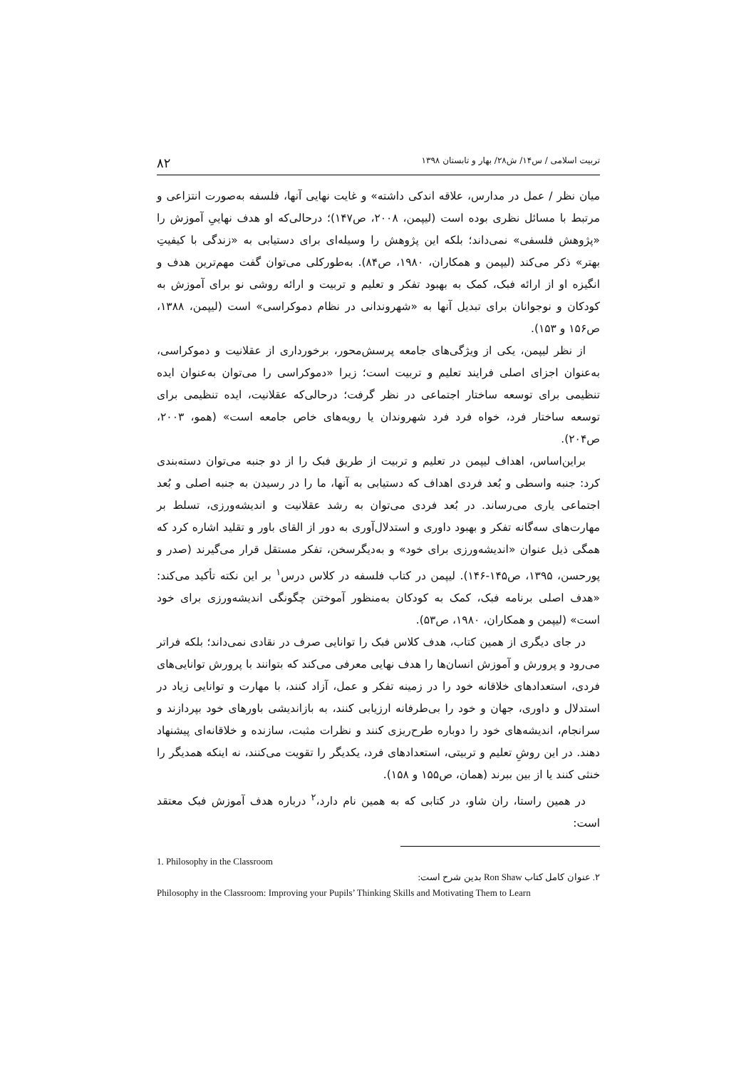تربیت اسلامی / س۱۴/ ش۲۸/ بهار و تابستان ۱۳۹۸ ۸۲
میان نظر / عمل در مدارس، علاقه اندکی داشته» و غایت نهایی آنها، فلسفه به‌صورت انتزاعی و مرتبط با مسائل نظری بوده است (لیپمن، ۲۰۰۸، ص۱۴۷)؛ درحالی‌که او هدف نهاییِ آموزش را «پژوهش فلسفی» نمی‌داند؛ بلکه این پژوهش را وسیله‌ای برای دستیابی به «زندگی با کیفیتِ بهتر» ذکر می‌کند (لیپمن و همکاران، ۱۹۸۰، ص۸۴). به‌طورکلی می‌توان گفت مهم‌ترین هدف و انگیزه او از ارائه فبک، کمک به بهبود تفکر و تعلیم و تربیت و ارائه روشی نو برای آموزش به کودکان و نوجوانان برای تبدیل آنها به «شهروندانی در نظام دموکراسی» است (لیپمن، ۱۳۸۸، ص۱۵۶ و ۱۵۳).
از نظر لیپمن، یکی از ویژگی‌های جامعه پرسش‌محور، برخورداری از عقلانیت و دموکراسی، به‌عنوان اجزای اصلی فرایند تعلیم و تربیت است؛ زیرا «دموکراسی را می‌توان به‌عنوان ایده تنظیمی برای توسعه ساختار اجتماعی در نظر گرفت؛ درحالی‌که عقلانیت، ایده تنظیمی برای توسعه ساختار فرد، خواه فرد فرد شهروندان یا رویه‌های خاص جامعه است» (همو، ۲۰۰۳، ص۲۰۴).
براین‌اساس، اهداف لیپمن در تعلیم و تربیت از طریق فبک را از دو جنبه می‌توان دسته‌بندی کرد: جنبه واسطی و بُعد فردی اهداف که دستیابی به آنها، ما را در رسیدن به جنبه اصلی و بُعد اجتماعی یاری می‌رساند. در بُعد فردی می‌توان به رشد عقلانیت و اندیشه‌ورزی، تسلط بر مهارت‌های سه‌گانه تفکر و بهبود داوری و استدلال‌آوری به دور از القای باور و تقلید اشاره کرد که همگی ذیل عنوان «اندیشه‌ورزی برای خود» و به‌دیگرسخن، تفکر مستقل قرار می‌گیرند (صدر و پورحسن، ۱۳۹۵، ص۱۴۵-۱۴۶). لیپمن در کتاب فلسفه در کلاس درس<sup>۱</sup> بر این نکته تأکید می‌کند: «هدف اصلی برنامه فبک، کمک به کودکان به‌منظور آموختن چگونگی اندیشه‌ورزی برای خود است» (لیپمن و همکاران، ۱۹۸۰، ص۵۳).
در جای دیگری از همین کتاب، هدف کلاس فبک را توانایی صرف در نقادی نمی‌داند؛ بلکه فراتر می‌رود و پرورش و آموزش انسان‌ها را هدف نهایی معرفی می‌کند که بتوانند با پرورش توانایی‌های فردی، استعدادهای خلاقانه خود را در زمینه تفکر و عمل، آزاد کنند، با مهارت و توانایی زیاد در استدلال و داوری، جهان و خود را بی‌طرفانه ارزیابی کنند، به بازاندیشی باورهای خود بپردازند و سرانجام، اندیشه‌های خود را دوباره طرح‌ریزی کنند و نظرات مثبت، سازنده و خلاقانه‌ای پیشنهاد دهند. در این روشِ تعلیم و تربیتی، استعدادهای فرد، یکدیگر را تقویت می‌کنند، نه اینکه همدیگر را خنثی کنند یا از بین ببرند (همان، ص۱۵۵ و ۱۵۸).
در همین راستا، ران شاو، در کتابی که به همین نام دارد،<sup>۲</sup> درباره هدف آموزش فبک معتقد است:
1. Philosophy in the Classroom
۲. عنوان کامل کتاب Ron Shaw بدین شرح است:
Philosophy in the Classroom: Improving your Pupils’ Thinking Skills and Motivating Them to Learn